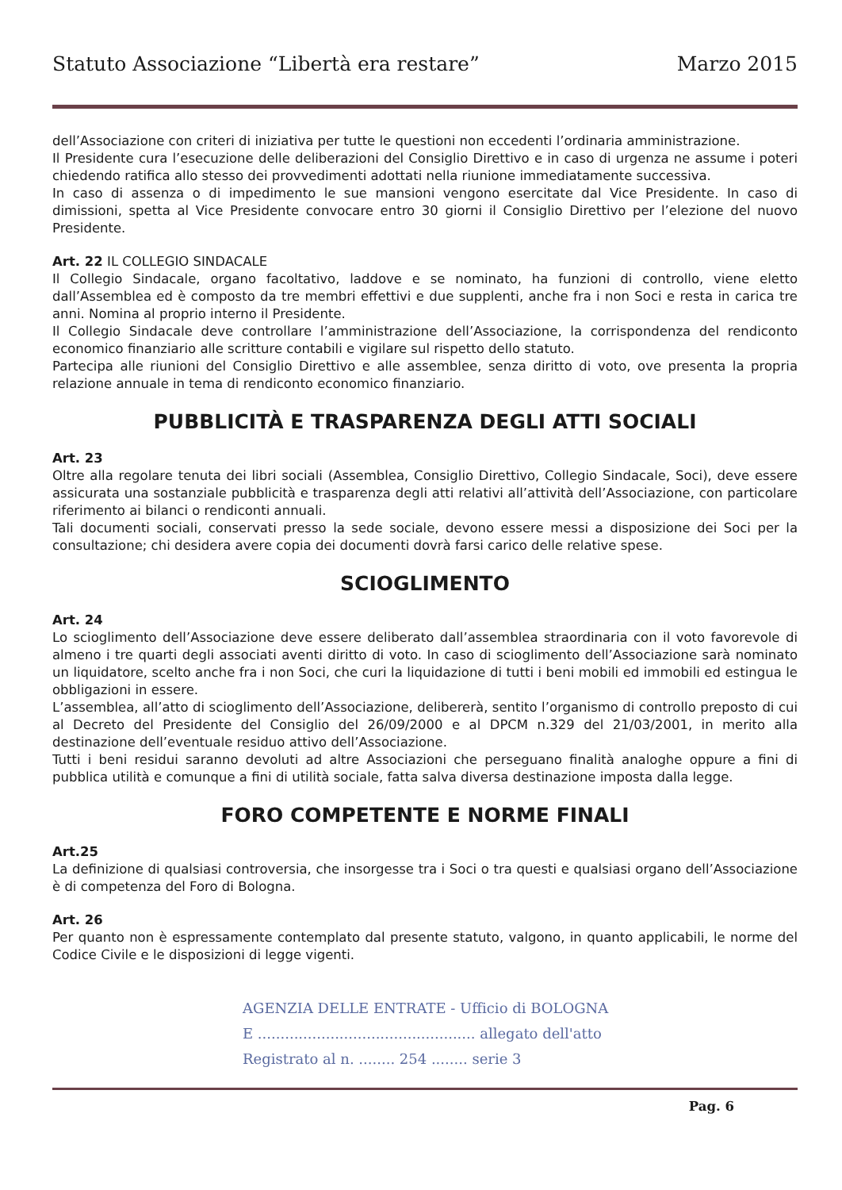Statuto Associazione “Libertà era restare” Marzo 2015
dell’Associazione con criteri di iniziativa per tutte le questioni non eccedenti l’ordinaria amministrazione.
Il Presidente cura l’esecuzione delle deliberazioni del Consiglio Direttivo e in caso di urgenza ne assume i poteri chiedendo ratifica allo stesso dei provvedimenti adottati nella riunione immediatamente successiva.
In caso di assenza o di impedimento le sue mansioni vengono esercitate dal Vice Presidente. In caso di dimissioni, spetta al Vice Presidente convocare entro 30 giorni il Consiglio Direttivo per l’elezione del nuovo Presidente.
Art. 22 IL COLLEGIO SINDACALE
Il Collegio Sindacale, organo facoltativo, laddove e se nominato, ha funzioni di controllo, viene eletto dall’Assemblea ed è composto da tre membri effettivi e due supplenti, anche fra i non Soci e resta in carica tre anni. Nomina al proprio interno il Presidente.
Il Collegio Sindacale deve controllare l’amministrazione dell’Associazione, la corrispondenza del rendiconto economico finanziario alle scritture contabili e vigilare sul rispetto dello statuto.
Partecipa alle riunioni del Consiglio Direttivo e alle assemblee, senza diritto di voto, ove presenta la propria relazione annuale in tema di rendiconto economico finanziario.
PUBBLICITÀ E TRASPARENZA DEGLI ATTI SOCIALI
Art. 23
Oltre alla regolare tenuta dei libri sociali (Assemblea, Consiglio Direttivo, Collegio Sindacale, Soci), deve essere assicurata una sostanziale pubblicità e trasparenza degli atti relativi all’attività dell’Associazione, con particolare riferimento ai bilanci o rendiconti annuali.
Tali documenti sociali, conservati presso la sede sociale, devono essere messi a disposizione dei Soci per la consultazione; chi desidera avere copia dei documenti dovrà farsi carico delle relative spese.
SCIOGLIMENTO
Art. 24
Lo scioglimento dell’Associazione deve essere deliberato dall’assemblea straordinaria con il voto favorevole di almeno i tre quarti degli associati aventi diritto di voto. In caso di scioglimento dell’Associazione sarà nominato un liquidatore, scelto anche fra i non Soci, che curi la liquidazione di tutti i beni mobili ed immobili ed estingua le obbligazioni in essere.
L’assemblea, all’atto di scioglimento dell’Associazione, delibererà, sentito l’organismo di controllo preposto di cui al Decreto del Presidente del Consiglio del 26/09/2000 e al DPCM n.329 del 21/03/2001, in merito alla destinazione dell’eventuale residuo attivo dell’Associazione.
Tutti i beni residui saranno devoluti ad altre Associazioni che perseguano finalità analoghe oppure a fini di pubblica utilità e comunque a fini di utilità sociale, fatta salva diversa destinazione imposta dalla legge.
FORO COMPETENTE E NORME FINALI
Art.25
La definizione di qualsiasi controversia, che insorgesse tra i Soci o tra questi e qualsiasi organo dell’Associazione è di competenza del Foro di Bologna.
Art. 26
Per quanto non è espressamente contemplato dal presente statuto, valgono, in quanto applicabili, le norme del Codice Civile e le disposizioni di legge vigenti.
AGENZIA DELLE ENTRATE - Ufficio di BOLOGNA
E ................................................ allegato dell'atto
Registrato al n. ........ 254 ........ serie 3
Pag. 6